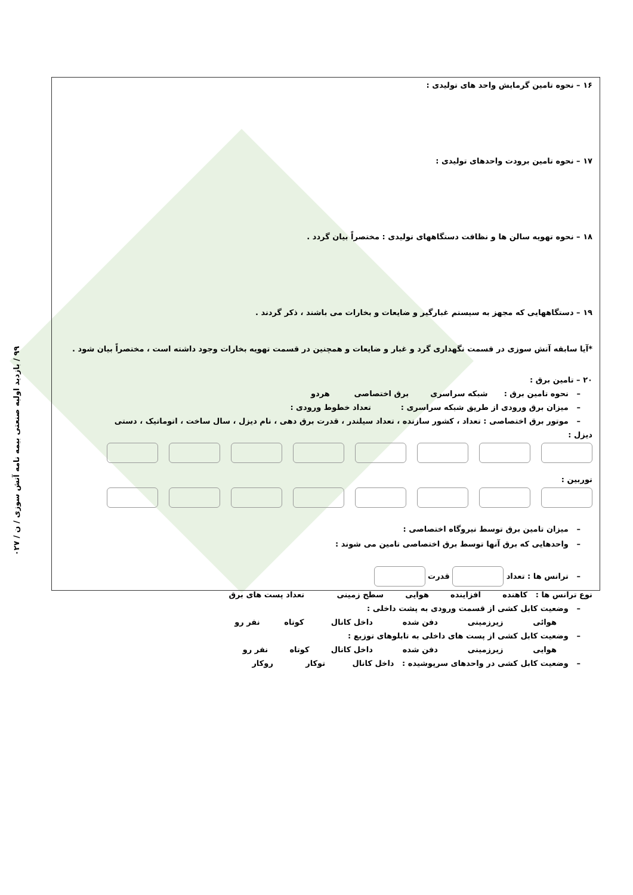۹۹ / بازدید اولیه صنعتی بیمه نامه آتش سوزی / ن / ۰۲۷
۱۶ – نحوه تامین گرمایش واحد های تولیدی :
۱۷ – نحوه تامین برودت واحدهای تولیدی :
۱۸ – نحوه تهویه سالن ها و نظافت دستگاههای تولیدی : مختصراً بیان گردد .
۱۹ – دستگاههایی که مجهز به سیستم غبارگیر و ضایعات و بخارات می باشند ، ذکر گردند .
*آیا سابقه آتش سوزی در قسمت نگهداری گرد و غبار و ضایعات و همچنین در قسمت تهویه بخارات وجود داشته است ، مختصراً بیان شود .
۲۰ – تامین برق :
– نحوه تامین برق : شبکه سراسری برق اختصاصی هردو
– میزان برق ورودی از طریق شبکه سراسری : تعداد خطوط ورودی :
– موتور برق اختصاصی : تعداد ، کشور سازنده ، تعداد سیلندر ، قدرت برق دهی ، نام دیزل ، سال ساخت ، اتوماتیک ، دستی
دیزل :
توربین :
– میزان تامین برق توسط نیروگاه اختصاصی :
– واحدهایی که برق آنها توسط برق اختصاصی تامین می شوند :
– ترانس ها : تعداد قدرت
نوع ترانس ها : کاهنده افزاینده هوایی سطح زمینی تعداد پست های برق
– وضعیت کابل کشی از قسمت ورودی به پشت داخلی :
هوائی زیرزمینی دفن شده داخل کانال کوتاه نفر رو
– وضعیت کابل کشی از پست های داخلی به تابلوهای توزیع :
هوایی زیرزمینی دفن شده داخل کانال کوتاه نفر رو
– وضعیت کابل کشی در واحدهای سرپوشیده : داخل کانال توکار روکار